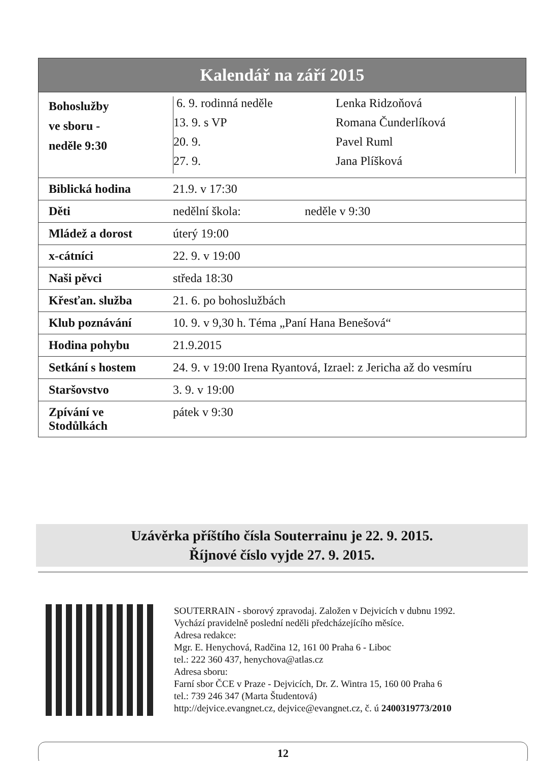| Kalendář na září 2015 | |
| --- | --- |
| Bohoslužby ve sboru - neděle 9:30 | / 6. 9. rodinná neděle / Lenka Ridzoňová / / 13. 9. s VP / Romana Čunderlíková / / 20. 9. / Pavel Ruml / / 27. 9. / Jana Plíšková / |
| Biblická hodina | 21.9. v 17:30 |
| Děti | nedělní škola: neděle v 9:30 |
| Mládež a dorost | úterý 19:00 |
| x-cátníci | 22. 9. v 19:00 |
| Naši pěvci | středa 18:30 |
| Křesťan. služba | 21. 6. po bohoslužbách |
| Klub poznávání | 10. 9. v 9,30 h. Téma „Paní Hana Benešová“ |
| Hodina pohybu | 21.9.2015 |
| Setkání s hostem | 24. 9. v 19:00 Irena Ryantová, Izrael: z Jericha až do vesmíru |
| Staršovstvo | 3. 9. v 19:00 |
| Zpívání ve Stodůlkách | pátek v 9:30 |
Uzávěrka příštího čísla Souterrainu je 22. 9. 2015.
Říjnové číslo vyjde 27. 9. 2015.
SOUTERRAIN - sborový zpravodaj. Založen v Dejvicích v dubnu 1992.
Vychází pravidelně poslední neděli předcházejícího měsíce.
Adresa redakce:
Mgr. E. Henychová, Radčina 12, 161 00 Praha 6 - Liboc
tel.: 222 360 437, henychova@atlas.cz
Adresa sboru:
Farní sbor ČCE v Praze - Dejvicích, Dr. Z. Wintra 15, 160 00 Praha 6
tel.: 739 246 347 (Marta Študentová)
http://dejvice.evangnet.cz, dejvice@evangnet.cz, č. ú 2400319773/2010
12